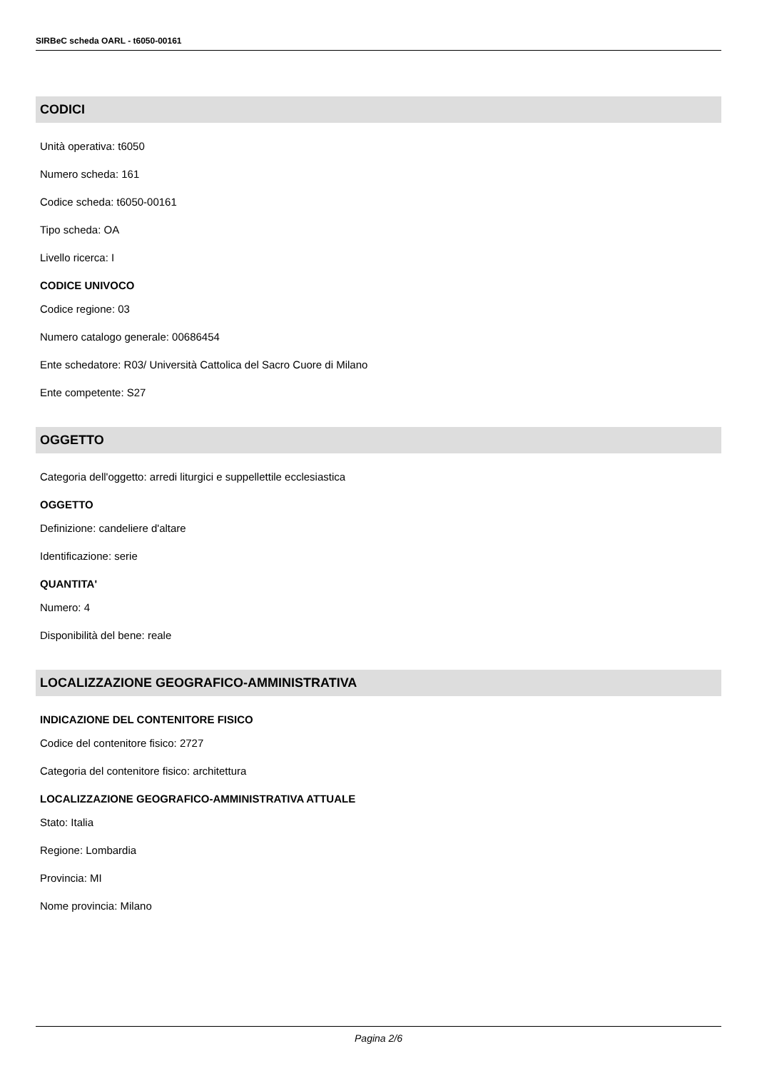SIRBeC scheda OARL - t6050-00161
CODICI
Unità operativa: t6050
Numero scheda: 161
Codice scheda: t6050-00161
Tipo scheda: OA
Livello ricerca: I
CODICE UNIVOCO
Codice regione: 03
Numero catalogo generale: 00686454
Ente schedatore: R03/ Università Cattolica del Sacro Cuore di Milano
Ente competente: S27
OGGETTO
Categoria dell'oggetto: arredi liturgici e suppellettile ecclesiastica
OGGETTO
Definizione: candeliere d'altare
Identificazione: serie
QUANTITA'
Numero: 4
Disponibilità del bene: reale
LOCALIZZAZIONE GEOGRAFICO-AMMINISTRATIVA
INDICAZIONE DEL CONTENITORE FISICO
Codice del contenitore fisico: 2727
Categoria del contenitore fisico: architettura
LOCALIZZAZIONE GEOGRAFICO-AMMINISTRATIVA ATTUALE
Stato: Italia
Regione: Lombardia
Provincia: MI
Nome provincia: Milano
Pagina 2/6